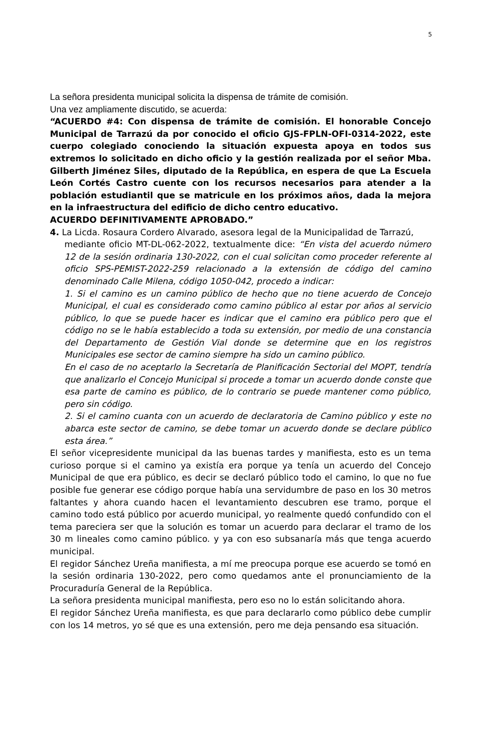5
La señora presidenta municipal solicita la dispensa de trámite de comisión.
Una vez ampliamente discutido, se acuerda:
“ACUERDO #4: Con dispensa de trámite de comisión. El honorable Concejo Municipal de Tarrazú da por conocido el oficio GJS-FPLN-OFI-0314-2022, este cuerpo colegiado conociendo la situación expuesta apoya en todos sus extremos lo solicitado en dicho oficio y la gestión realizada por el señor Mba. Gilberth Jiménez Siles, diputado de la República, en espera de que La Escuela León Cortés Castro cuente con los recursos necesarios para atender a la población estudiantil que se matricule en los próximos años, dada la mejora en la infraestructura del edificio de dicho centro educativo.
ACUERDO DEFINITIVAMENTE APROBADO.”
4. La Licda. Rosaura Cordero Alvarado, asesora legal de la Municipalidad de Tarrazú,
mediante oficio MT-DL-062-2022, textualmente dice: “En vista del acuerdo número 12 de la sesión ordinaria 130-2022, con el cual solicitan como proceder referente al oficio SPS-PEMIST-2022-259 relacionado a la extensión de código del camino denominado Calle Milena, código 1050-042, procedo a indicar:
1. Si el camino es un camino público de hecho que no tiene acuerdo de Concejo Municipal, el cual es considerado como camino público al estar por años al servicio público, lo que se puede hacer es indicar que el camino era público pero que el código no se le había establecido a toda su extensión, por medio de una constancia del Departamento de Gestión Vial donde se determine que en los registros Municipales ese sector de camino siempre ha sido un camino público.
En el caso de no aceptarlo la Secretaría de Planificación Sectorial del MOPT, tendría que analizarlo el Concejo Municipal si procede a tomar un acuerdo donde conste que esa parte de camino es público, de lo contrario se puede mantener como público, pero sin código.
2. Si el camino cuanta con un acuerdo de declaratoria de Camino público y este no abarca este sector de camino, se debe tomar un acuerdo donde se declare público esta área.”
El señor vicepresidente municipal da las buenas tardes y manifiesta, esto es un tema curioso porque si el camino ya existía era porque ya tenía un acuerdo del Concejo Municipal de que era público, es decir se declaró público todo el camino, lo que no fue posible fue generar ese código porque había una servidumbre de paso en los 30 metros faltantes y ahora cuando hacen el levantamiento descubren ese tramo, porque el camino todo está público por acuerdo municipal, yo realmente quedó confundido con el tema pareciera ser que la solución es tomar un acuerdo para declarar el tramo de los 30 m lineales como camino público. y ya con eso subsanaría más que tenga acuerdo municipal.
El regidor Sánchez Ureña manifiesta, a mí me preocupa porque ese acuerdo se tomó en la sesión ordinaria 130-2022, pero como quedamos ante el pronunciamiento de la Procuraduría General de la República.
La señora presidenta municipal manifiesta, pero eso no lo están solicitando ahora.
El regidor Sánchez Ureña manifiesta, es que para declararlo como público debe cumplir con los 14 metros, yo sé que es una extensión, pero me deja pensando esa situación.